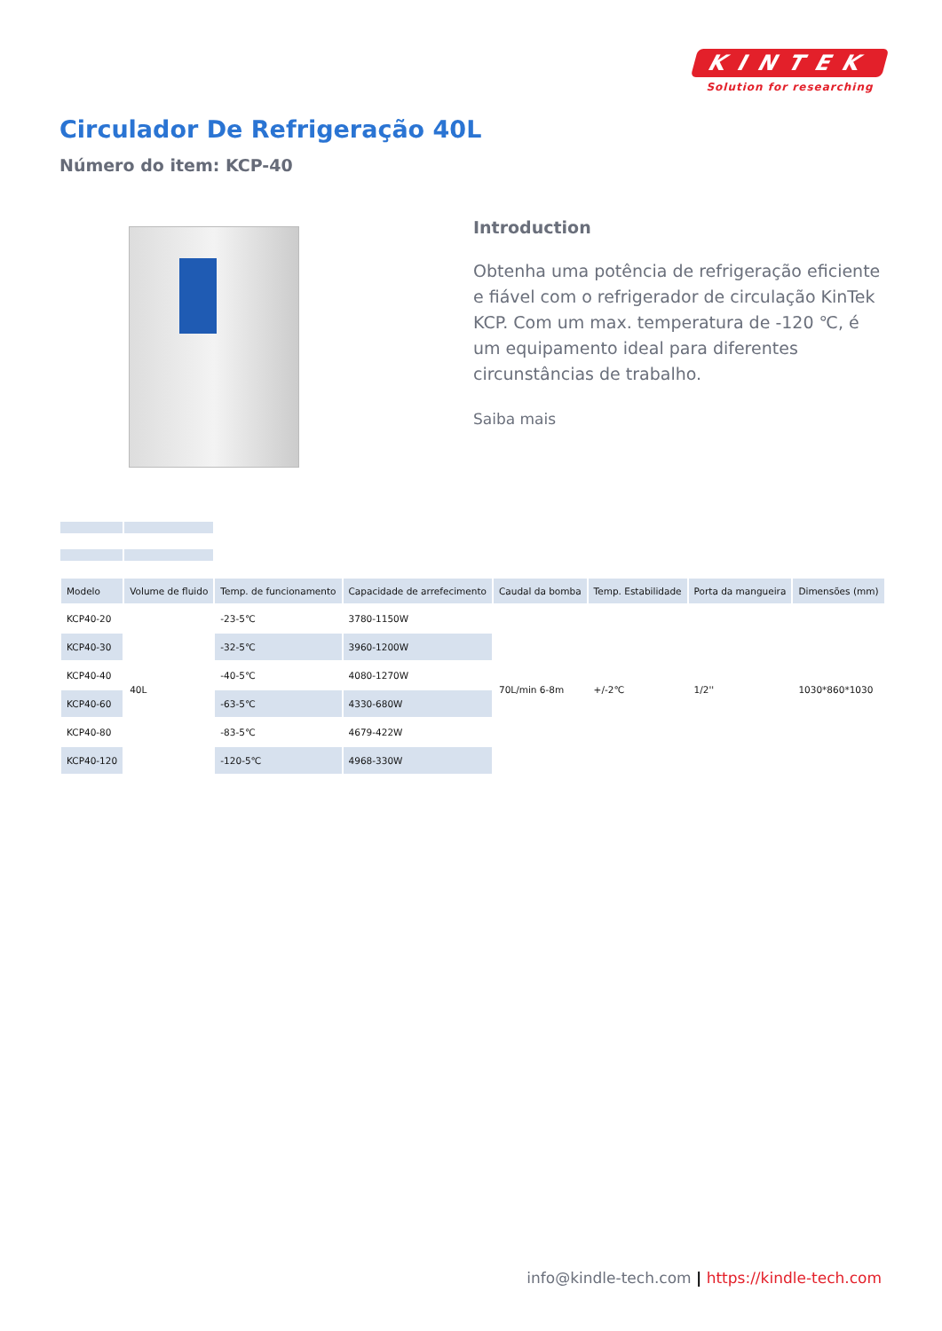KINTEK
Solution for researching
Circulador De Refrigeração 40L
Número do item: KCP-40
Introduction
Obtenha uma potência de refrigeração eficiente e fiável com o refrigerador de circulação KinTek KCP. Com um max. temperatura de -120 ℃, é um equipamento ideal para diferentes circunstâncias de trabalho.
Saiba mais
| Modelo | Volume de fluido | Temp. de funcionamento | Capacidade de arrefecimento | Caudal da bomba | Temp. Estabilidade | Porta da mangueira | Dimensões (mm) |
| --- | --- | --- | --- | --- | --- | --- | --- |
| KCP40-20 | 40L | -23-5℃ | 3780-1150W | 70L/min 6-8m | +/-2℃ | 1/2'' | 1030*860*1030 |
| KCP40-30 | | -32-5℃ | 3960-1200W | | | | |
| KCP40-40 | | -40-5℃ | 4080-1270W | | | | |
| KCP40-60 | | -63-5℃ | 4330-680W | | | | |
| KCP40-80 | | -83-5℃ | 4679-422W | | | | |
| KCP40-120 | | -120-5℃ | 4968-330W | | | | |
info@kindle-tech.com | https://kindle-tech.com